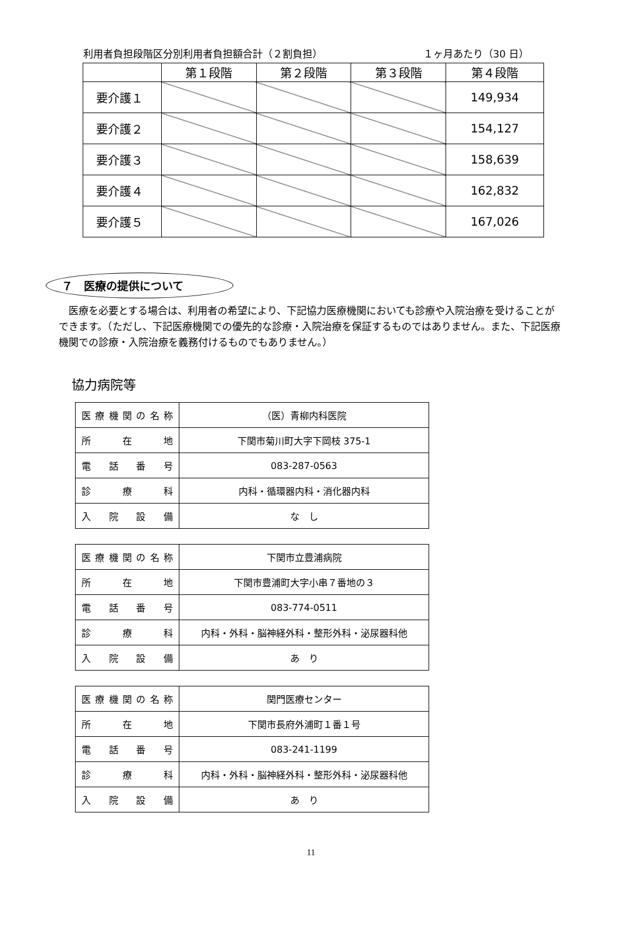利用者負担段階区分別利用者負担額合計（２割負担） １ヶ月あたり（30 日）
| | 第１段階 | 第２段階 | 第３段階 | 第４段階 |
| --- | --- | --- | --- | --- |
| 要介護１ | | | | 149,934 |
| 要介護２ | | | | 154,127 |
| 要介護３ | | | | 158,639 |
| 要介護４ | | | | 162,832 |
| 要介護５ | | | | 167,026 |
７　医療の提供について
医療を必要とする場合は、利用者の希望により、下記協力医療機関においても診療や入院治療を受けることができます。（ただし、下記医療機関での優先的な診療・入院治療を保証するものではありません。また、下記医療機関での診療・入院治療を義務付けるものでもありません。）
協力病院等
| 医療機関の名称 | （医）青柳内科医院 |
| 所在地 | 下関市菊川町大字下岡枝 375-1 |
| 電話番号 | 083-287-0563 |
| 診療科 | 内科・循環器内科・消化器内科 |
| 入院設備 | な し |
| 医療機関の名称 | 下関市立豊浦病院 |
| 所在地 | 下関市豊浦町大字小串７番地の３ |
| 電話番号 | 083-774-0511 |
| 診療科 | 内科・外科・脳神経外科・整形外科・泌尿器科他 |
| 入院設備 | あ り |
| 医療機関の名称 | 関門医療センター |
| 所在地 | 下関市長府外浦町１番１号 |
| 電話番号 | 083-241-1199 |
| 診療科 | 内科・外科・脳神経外科・整形外科・泌尿器科他 |
| 入院設備 | あ り |
11